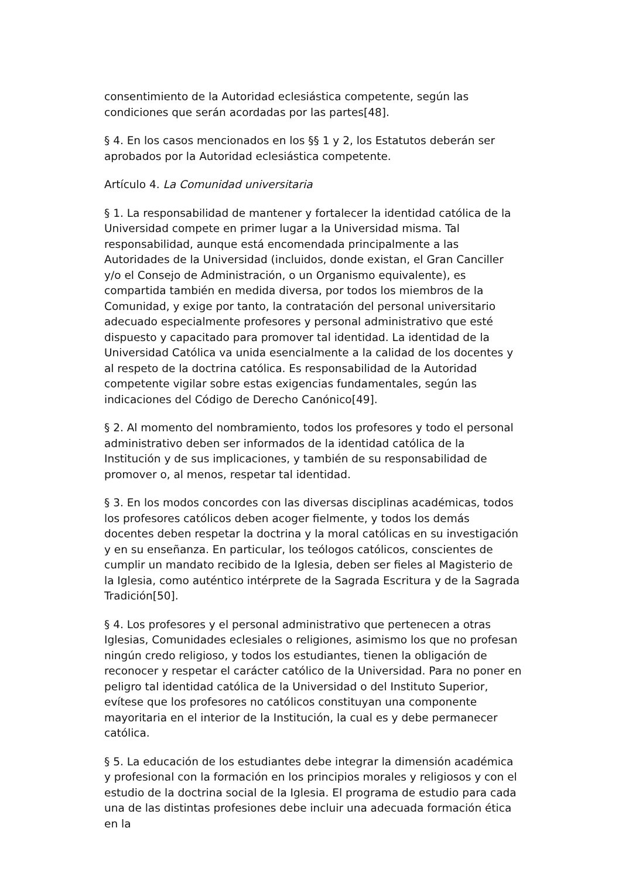consentimiento de la Autoridad eclesiástica competente, según las condiciones que serán acordadas por las partes[48].
§ 4. En los casos mencionados en los §§ 1 y 2, los Estatutos deberán ser aprobados por la Autoridad eclesiástica competente.
Artículo 4. La Comunidad universitaria
§ 1. La responsabilidad de mantener y fortalecer la identidad católica de la Universidad compete en primer lugar a la Universidad misma. Tal responsabilidad, aunque está encomendada principalmente a las Autoridades de la Universidad (incluidos, donde existan, el Gran Canciller y/o el Consejo de Administración, o un Organismo equivalente), es compartida también en medida diversa, por todos los miembros de la Comunidad, y exige por tanto, la contratación del personal universitario adecuado especialmente profesores y personal administrativo que esté dispuesto y capacitado para promover tal identidad. La identidad de la Universidad Católica va unida esencialmente a la calidad de los docentes y al respeto de la doctrina católica. Es responsabilidad de la Autoridad competente vigilar sobre estas exigencias fundamentales, según las indicaciones del Código de Derecho Canónico[49].
§ 2. Al momento del nombramiento, todos los profesores y todo el personal administrativo deben ser informados de la identidad católica de la Institución y de sus implicaciones, y también de su responsabilidad de promover o, al menos, respetar tal identidad.
§ 3. En los modos concordes con las diversas disciplinas académicas, todos los profesores católicos deben acoger fielmente, y todos los demás docentes deben respetar la doctrina y la moral católicas en su investigación y en su enseñanza. En particular, los teólogos católicos, conscientes de cumplir un mandato recibido de la Iglesia, deben ser fieles al Magisterio de la Iglesia, como auténtico intérprete de la Sagrada Escritura y de la Sagrada Tradición[50].
§ 4. Los profesores y el personal administrativo que pertenecen a otras Iglesias, Comunidades eclesiales o religiones, asimismo los que no profesan ningún credo religioso, y todos los estudiantes, tienen la obligación de reconocer y respetar el carácter católico de la Universidad. Para no poner en peligro tal identidad católica de la Universidad o del Instituto Superior, evítese que los profesores no católicos constituyan una componente mayoritaria en el interior de la Institución, la cual es y debe permanecer católica.
§ 5. La educación de los estudiantes debe integrar la dimensión académica y profesional con la formación en los principios morales y religiosos y con el estudio de la doctrina social de la Iglesia. El programa de estudio para cada una de las distintas profesiones debe incluir una adecuada formación ética en la